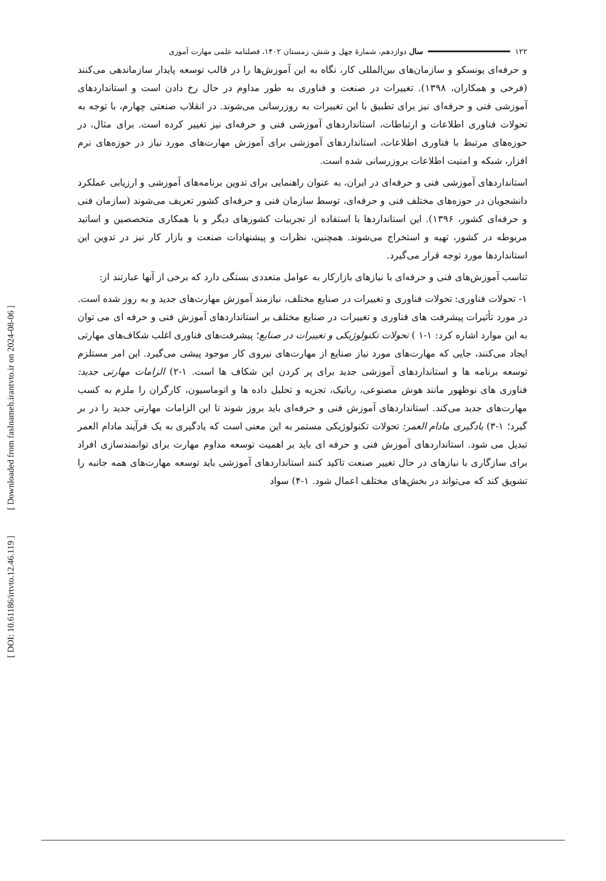[ Downloaded from faslnameh.irantvto.ir on 2024-08-06 ]
[ DOI: 10.61186/irtvto.12.46.119 ]
۱۲۲ سال دوازدهم، شمارهٔ چهل و شش، زمستان ۱۴۰۲، فصلنامه علمی مهارت آموزی
و حرفه‌ای یونسکو و سازمان‌های بین‌المللی کار، نگاه به این آموزش‌ها را در قالب توسعه پایدار سازماندهی می‌کنند (فرخی و همکاران، ۱۳۹۸). تغییرات در صنعت و فناوری به طور مداوم در حال رخ دادن است و استانداردهای آموزشی فنی و حرفه‌ای نیز برای تطبیق با این تغییرات به روزرسانی می‌شوند. در انقلاب صنعتی چهارم، با توجه به تحولات فناوری اطلاعات و ارتباطات، استانداردهای آموزشی فنی و حرفه‌ای نیز تغییر کرده است. برای مثال، در حوزه‌های مرتبط با فناوری اطلاعات، استانداردهای آموزشی برای آموزش مهارت‌های مورد نیاز در حوزه‌های نرم افزار، شبکه و امنیت اطلاعات بروزرسانی شده است.
استانداردهای آموزشی فنی و حرفه‌ای در ایران، به عنوان راهنمایی برای تدوین برنامه‌های آموزشی و ارزیابی عملکرد دانشجویان در حوزه‌های مختلف فنی و حرفه‌ای، توسط سازمان فنی و حرفه‌ای کشور تعریف می‌شوند (سازمان فنی و حرفه‌ای کشور، ۱۳۹۶). این استانداردها با استفاده از تجربیات کشورهای دیگر و با همکاری متخصصین و اساتید مربوطه در کشور، تهیه و استخراج می‌شوند. همچنین، نظرات و پیشنهادات صنعت و بازار کار نیز در تدوین این استانداردها مورد توجه قرار می‌گیرد.
تناسب آموزش‌های فنی و حرفه‌ای با نیازهای بازارکار به عوامل متعددی بستگی دارد که برخی از آنها عبارتند از:
۱- تحولات فناوری: تحولات فناوری و تغییرات در صنایع مختلف، نیازمند آموزش مهارت‌های جدید و به روز شده است. در مورد تأثیرات پیشرفت های فناوری و تغییرات در صنایع مختلف بر استانداردهای آموزش فنی و حرفه ای می توان به این موارد اشاره کرد: ۱-۱ ) تحولات تکنولوژیکی و تغییرات در صنایع؛ پیشرفت‌های فناوری اغلب شکاف‌های مهارتی ایجاد می‌کنند، جایی که مهارت‌های مورد نیاز صنایع از مهارت‌های نیروی کار موجود پیشی می‌گیرد. این امر مستلزم توسعه برنامه ها و استانداردهای آموزشی جدید برای پر کردن این شکاف ها است. ۱-۲) الزامات مهارتی جدید: فناوری های نوظهور مانند هوش مصنوعی، رباتیک، تجزیه و تحلیل داده ها و اتوماسیون، کارگران را ملزم به کسب مهارت‌های جدید می‌کند. استانداردهای آموزش فنی و حرفه‌ای باید بروز شوند تا این الزامات مهارتی جدید را در بر گیرد؛ ۱-۳) یادگیری مادام العمر: تحولات تکنولوژیکی مستمر به این معنی است که یادگیری به یک فرآیند مادام العمر تبدیل می شود. استانداردهای آموزش فنی و حرفه ای باید بر اهمیت توسعه مداوم مهارت برای توانمندسازی افراد برای سازگاری با نیازهای در حال تغییر صنعت تاکید کنند استانداردهای آموزشی باید توسعه مهارت‌های همه جانبه را تشویق کند که می‌تواند در بخش‌های مختلف اعمال شود. ۱-۴) سواد